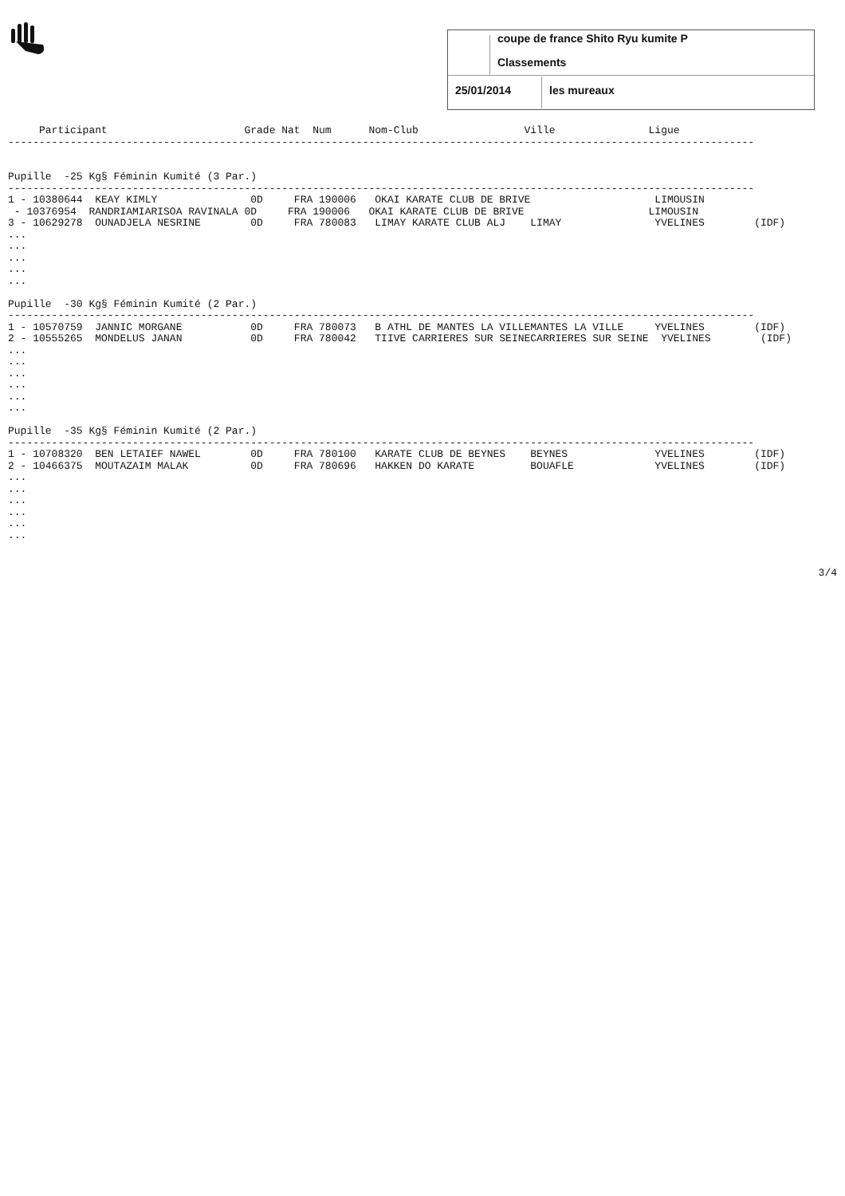coupe de france Shito Ryu kumite P
Classements
25/01/2014 les mureaux
     Participant                      Grade Nat  Num      Nom-Club                 Ville               Ligue
------------------------------------------------------------------------------------------------------------------------


Pupille  -25 Kg§ Féminin Kumité (3 Par.)
------------------------------------------------------------------------------------------------------------------------
1 - 10380644  KEAY KIMLY               0D     FRA 190006   OKAI KARATE CLUB DE BRIVE                    LIMOUSIN
 - 10376954  RANDRIAMIARISOA RAVINALA 0D     FRA 190006   OKAI KARATE CLUB DE BRIVE                    LIMOUSIN
3 - 10629278  OUNADJELA NESRINE        0D     FRA 780083   LIMAY KARATE CLUB ALJ    LIMAY               YVELINES        (IDF)
...
...
...
...
...

Pupille  -30 Kg§ Féminin Kumité (2 Par.)
------------------------------------------------------------------------------------------------------------------------
1 - 10570759  JANNIC MORGANE           0D     FRA 780073   B ATHL DE MANTES LA VILLEMANTES LA VILLE     YVELINES        (IDF)
2 - 10555265  MONDELUS JANAN           0D     FRA 780042   TIIVE CARRIERES SUR SEINECARRIERES SUR SEINE  YVELINES        (IDF)
...
...
...
...
...
...

Pupille  -35 Kg§ Féminin Kumité (2 Par.)
------------------------------------------------------------------------------------------------------------------------
1 - 10708320  BEN LETAIEF NAWEL        0D     FRA 780100   KARATE CLUB DE BEYNES    BEYNES              YVELINES        (IDF)
2 - 10466375  MOUTAZAIM MALAK          0D     FRA 780696   HAKKEN DO KARATE         BOUAFLE             YVELINES        (IDF)
...
...
...
...
...
...
3/4